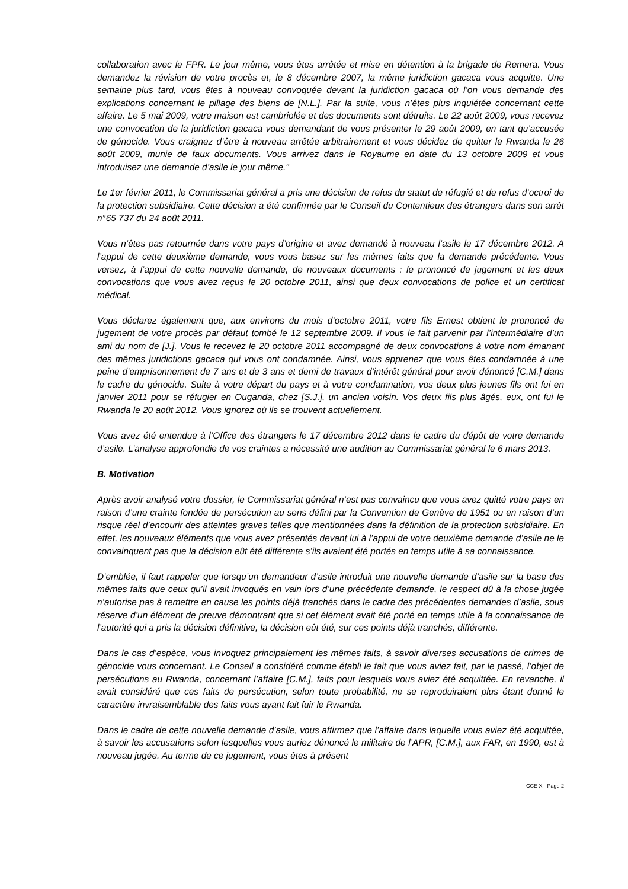collaboration avec le FPR. Le jour même, vous êtes arrêtée et mise en détention à la brigade de Remera. Vous demandez la révision de votre procès et, le 8 décembre 2007, la même juridiction gacaca vous acquitte. Une semaine plus tard, vous êtes à nouveau convoquée devant la juridiction gacaca où l’on vous demande des explications concernant le pillage des biens de [N.L.]. Par la suite, vous n’êtes plus inquiétée concernant cette affaire. Le 5 mai 2009, votre maison est cambriolée et des documents sont détruits. Le 22 août 2009, vous recevez une convocation de la juridiction gacaca vous demandant de vous présenter le 29 août 2009, en tant qu’accusée de génocide. Vous craignez d’être à nouveau arrêtée arbitrairement et vous décidez de quitter le Rwanda le 26 août 2009, munie de faux documents. Vous arrivez dans le Royaume en date du 13 octobre 2009 et vous introduisez une demande d’asile le jour même."
Le 1er février 2011, le Commissariat général a pris une décision de refus du statut de réfugié et de refus d’octroi de la protection subsidiaire. Cette décision a été confirmée par le Conseil du Contentieux des étrangers dans son arrêt n°65 737 du 24 août 2011.
Vous n’êtes pas retournée dans votre pays d’origine et avez demandé à nouveau l’asile le 17 décembre 2012. A l’appui de cette deuxième demande, vous vous basez sur les mêmes faits que la demande précédente. Vous versez, à l’appui de cette nouvelle demande, de nouveaux documents : le prononcé de jugement et les deux convocations que vous avez reçus le 20 octobre 2011, ainsi que deux convocations de police et un certificat médical.
Vous déclarez également que, aux environs du mois d’octobre 2011, votre fils Ernest obtient le prononcé de jugement de votre procès par défaut tombé le 12 septembre 2009. Il vous le fait parvenir par l’intermédiaire d’un ami du nom de [J.]. Vous le recevez le 20 octobre 2011 accompagné de deux convocations à votre nom émanant des mêmes juridictions gacaca qui vous ont condamnée. Ainsi, vous apprenez que vous êtes condamnée à une peine d’emprisonnement de 7 ans et de 3 ans et demi de travaux d’intérêt général pour avoir dénoncé [C.M.] dans le cadre du génocide. Suite à votre départ du pays et à votre condamnation, vos deux plus jeunes fils ont fui en janvier 2011 pour se réfugier en Ouganda, chez [S.J.], un ancien voisin. Vos deux fils plus âgés, eux, ont fui le Rwanda le 20 août 2012. Vous ignorez où ils se trouvent actuellement.
Vous avez été entendue à l’Office des étrangers le 17 décembre 2012 dans le cadre du dépôt de votre demande d’asile. L’analyse approfondie de vos craintes a nécessité une audition au Commissariat général le 6 mars 2013.
B. Motivation
Après avoir analysé votre dossier, le Commissariat général n’est pas convaincu que vous avez quitté votre pays en raison d’une crainte fondée de persécution au sens défini par la Convention de Genève de 1951 ou en raison d’un risque réel d’encourir des atteintes graves telles que mentionnées dans la définition de la protection subsidiaire. En effet, les nouveaux éléments que vous avez présentés devant lui à l’appui de votre deuxième demande d’asile ne le convainquent pas que la décision eût été différente s’ils avaient été portés en temps utile à sa connaissance.
D’emblée, il faut rappeler que lorsqu’un demandeur d’asile introduit une nouvelle demande d’asile sur la base des mêmes faits que ceux qu’il avait invoqués en vain lors d’une précédente demande, le respect dû à la chose jugée n’autorise pas à remettre en cause les points déjà tranchés dans le cadre des précédentes demandes d’asile, sous réserve d’un élément de preuve démontrant que si cet élément avait été porté en temps utile à la connaissance de l’autorité qui a pris la décision définitive, la décision eût été, sur ces points déjà tranchés, différente.
Dans le cas d’espèce, vous invoquez principalement les mêmes faits, à savoir diverses accusations de crimes de génocide vous concernant. Le Conseil a considéré comme établi le fait que vous aviez fait, par le passé, l’objet de persécutions au Rwanda, concernant l’affaire [C.M.], faits pour lesquels vous aviez été acquittée. En revanche, il avait considéré que ces faits de persécution, selon toute probabilité, ne se reproduiraient plus étant donné le caractère invraisemblable des faits vous ayant fait fuir le Rwanda.
Dans le cadre de cette nouvelle demande d’asile, vous affirmez que l’affaire dans laquelle vous aviez été acquittée, à savoir les accusations selon lesquelles vous auriez dénoncé le militaire de l’APR, [C.M.], aux FAR, en 1990, est à nouveau jugée. Au terme de ce jugement, vous êtes à présent
CCE X - Page 2